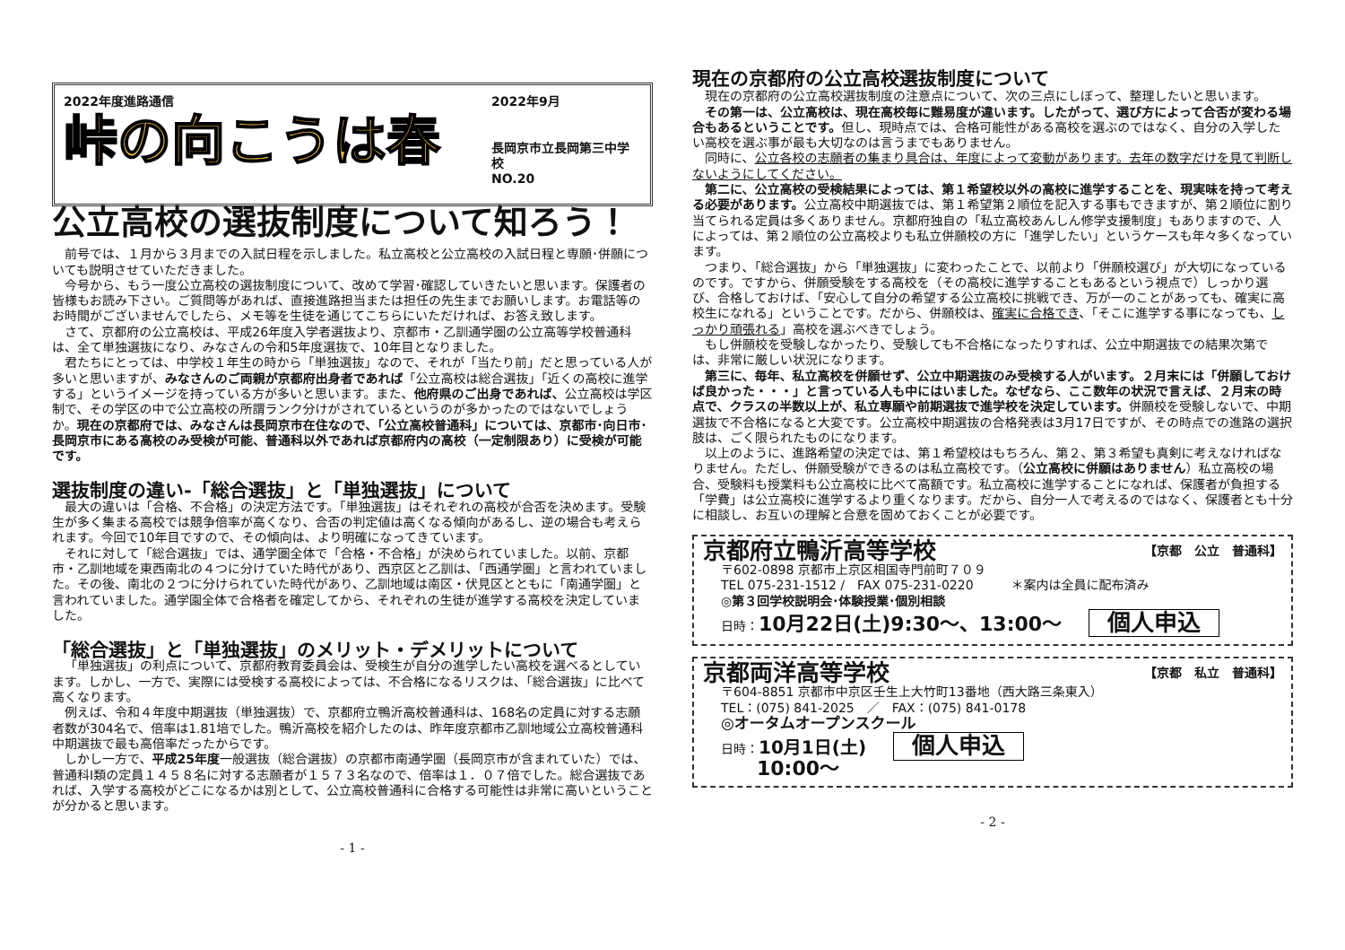2022年度進路通信
峠の向こうは春
2022年9月
長岡京市立長岡第三中学校
NO.20
公立高校の選抜制度について知ろう！
前号では、１月から３月までの入試日程を示しました。私立高校と公立高校の入試日程と専願･併願についても説明させていただきました。
今号から、もう一度公立高校の選抜制度について、改めて学習･確認していきたいと思います。保護者の皆様もお読み下さい。ご質問等があれば、直接進路担当または担任の先生までお願いします。お電話等のお時間がございませんでしたら、メモ等を生徒を通じてこちらにいただければ、お答え致します。
さて、京都府の公立高校は、平成26年度入学者選抜より、京都市・乙訓通学圏の公立高等学校普通科は、全て単独選抜になり、みなさんの令和5年度選抜で、10年目となりました。
君たちにとっては、中学校１年生の時から「単独選抜」なので、それが「当たり前」だと思っている人が多いと思いますが、みなさんのご両親が京都府出身者であれば「公立高校は総合選抜」「近くの高校に進学する」というイメージを持っている方が多いと思います。また、他府県のご出身であれば、公立高校は学区制で、その学区の中で公立高校の所謂ランク分けがされているというのが多かったのではないでしょうか。現在の京都府では、みなさんは長岡京市在住なので、「公立高校普通科」については、京都市･向日市･長岡京市にある高校のみ受検が可能、普通科以外であれば京都府内の高校（一定制限あり）に受検が可能です。
選抜制度の違い-「総合選抜」と「単独選抜」について
最大の違いは「合格、不合格」の決定方法です。「単独選抜」はそれぞれの高校が合否を決めます。受験生が多く集まる高校では競争倍率が高くなり、合否の判定値は高くなる傾向があるし、逆の場合も考えられます。今回で10年目ですので、その傾向は、より明確になってきています。
それに対して「総合選抜」では、通学圏全体で「合格・不合格」が決められていました。以前、京都市・乙訓地域を東西南北の４つに分けていた時代があり、西京区と乙訓は、「西通学圏」と言われていました。その後、南北の２つに分けられていた時代があり、乙訓地域は南区・伏見区とともに「南通学圏」と言われていました。通学園全体で合格者を確定してから、それぞれの生徒が進学する高校を決定していました。
「総合選抜」と「単独選抜」のメリット・デメリットについて
「単独選抜」の利点について、京都府教育委員会は、受検生が自分の進学したい高校を選べるとしています。しかし、一方で、実際には受検する高校によっては、不合格になるリスクは、「総合選抜」に比べて高くなります。
例えば、令和４年度中期選抜（単独選抜）で、京都府立鴨沂高校普通科は、168名の定員に対する志願者数が304名で、倍率は1.81培でした。鴨沂高校を紹介したのは、昨年度京都市乙訓地域公立高校普通科中期選抜で最も高倍率だったからです。
しかし一方で、平成25年度一般選抜（総合選抜）の京都市南通学圏（長岡京市が含まれていた）では、普通科Ⅰ類の定員１４５８名に対する志願者が１５７３名なので、倍率は１．０７倍でした。総合選抜であれば、入学する高校がどこになるかは別として、公立高校普通科に合格する可能性は非常に高いということが分かると思います。
- 1 -
現在の京都府の公立高校選抜制度について
現在の京都府の公立高校選抜制度の注意点について、次の三点にしぼって、整理したいと思います。
その第一は、公立高校は、現在高校毎に難易度が違います。したがって、選び方によって合否が変わる場合もあるということです。但し、現時点では、合格可能性がある高校を選ぶのではなく、自分の入学したい高校を選ぶ事が最も大切なのは言うまでもありません。
同時に、公立各校の志願者の集まり具合は、年度によって変動があります。去年の数字だけを見て判断しないようにしてください。
第二に、公立高校の受検結果によっては、第１希望校以外の高校に進学することを、現実味を持って考える必要があります。公立高校中期選抜では、第１希望第２順位を記入する事もできますが、第２順位に割り当てられる定員は多くありません。京都府独自の「私立高校あんしん修学支援制度」もありますので、人によっては、第２順位の公立高校よりも私立併願校の方に「進学したい」というケースも年々多くなっています。
つまり、「総合選抜」から「単独選抜」に変わったことで、以前より「併願校選び」が大切になっているのです。ですから、併願受験をする高校を（その高校に進学することもあるという視点で）しっかり選び、合格しておけば、「安心して自分の希望する公立高校に挑戦でき、万が一のことがあっても、確実に高校生になれる」ということです。だから、併願校は、確実に合格でき、「そこに進学する事になっても、しっかり頑張れる」高校を選ぶべきでしょう。
もし併願校を受験しなかったり、受験しても不合格になったりすれば、公立中期選抜での結果次第では、非常に厳しい状況になります。
第三に、毎年、私立高校を併願せず、公立中期選抜のみ受検する人がいます。２月末には「併願しておけば良かった・・・」と言っている人も中にはいました。なぜなら、ここ数年の状況で言えば、２月末の時点で、クラスの半数以上が、私立専願や前期選抜で進学校を決定しています。併願校を受験しないで、中期選抜で不合格になると大変です。公立高校中期選抜の合格発表は3月17日ですが、その時点での進路の選択肢は、ごく限られたものになります。
以上のように、進路希望の決定では、第１希望校はもちろん、第２、第３希望も真剣に考えなければなりません。ただし、併願受験ができるのは私立高校です。（公立高校に併願はありません）私立高校の場合、受験料も授業料も公立高校に比べて高額です。私立高校に進学することになれば、保護者が負担する「学費」は公立高校に進学するより重くなります。だから、自分一人で考えるのではなく、保護者とも十分に相談し、お互いの理解と合意を固めておくことが必要です。
京都府立鴨沂高等学校 【京都　公立　普通科】
〒602-0898 京都市上京区相国寺門前町７０９
TEL 075-231-1512 /　FAX 075-231-0220　　　＊案内は全員に配布済み
◎第３回学校説明会･体験授業･個別相談
日時：10月22日(土)9:30〜、13:00〜 個人申込
京都両洋高等学校 【京都　私立　普通科】
〒604-8851 京都市中京区壬生上大竹町13番地（西大路三条東入）
TEL：(075) 841-2025　／　FAX：(075) 841-0178
◎オータムオープンスクール
日時：10月1日(土) 個人申込
10:00〜
- 2 -